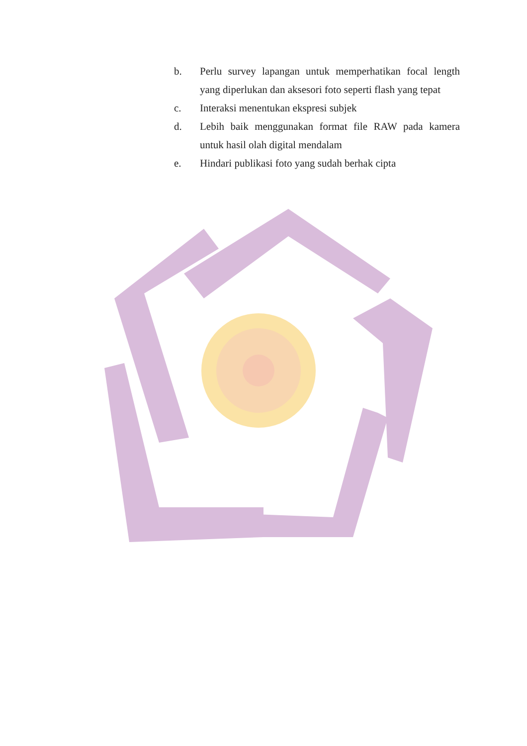b. Perlu survey lapangan untuk memperhatikan focal length yang diperlukan dan aksesori foto seperti flash yang tepat
c. Interaksi menentukan ekspresi subjek
d. Lebih baik menggunakan format file RAW pada kamera untuk hasil olah digital mendalam
e. Hindari publikasi foto yang sudah berhak cipta